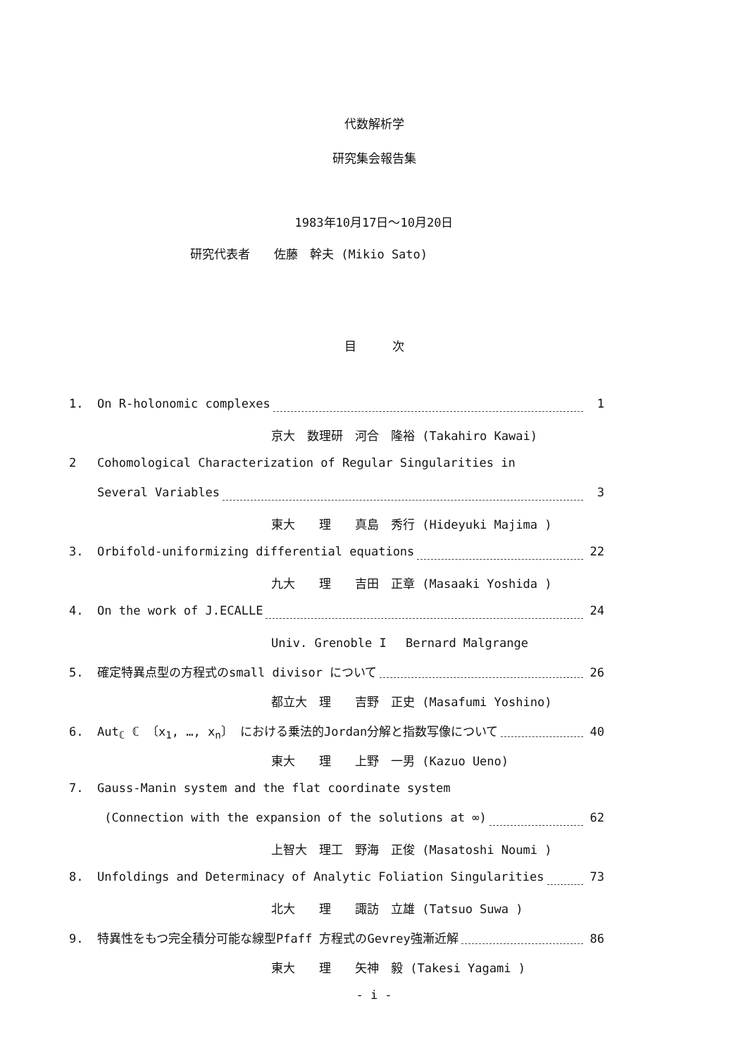代数解析学
研究集会報告集
1983年10月17日～10月20日
研究代表者　　佐藤　幹夫 (Mikio Sato)
目　　　次
1. On R-holonomic complexes 1
京大　数理研　河合　隆裕 (Takahiro Kawai)
2 Cohomological Characterization of Regular Singularities in
Several Variables 3
東大　　理　　真島　秀行 (Hideyuki Majima )
3. Orbifold-uniformizing differential equations 22
九大　　理　　吉田　正章 (Masaaki Yoshida )
4. On the work of J.ECALLE 24
Univ. Grenoble I　 Bernard Malgrange
5. 確定特異点型の方程式のsmall divisor について 26
都立大　理　　吉野　正史 (Masafumi Yoshino)
6. Aut<sub>ℂ</sub> ℂ 〔x<sub>1</sub>, …, x<sub>n</sub>〕 における乗法的Jordan分解と指数写像について 40
東大　　理　　上野　一男 (Kazuo Ueno)
7. Gauss-Manin system and the flat coordinate system
(Connection with the expansion of the solutions at ∞) 62
上智大　理工　野海　正俊 (Masatoshi Noumi )
8. Unfoldings and Determinacy of Analytic Foliation Singularities 73
北大　　理　　諏訪　立雄 (Tatsuo Suwa )
9. 特異性をもつ完全積分可能な線型Pfaff 方程式のGevrey強漸近解 86
東大　　理　　矢神　毅 (Takesi Yagami )
- i -